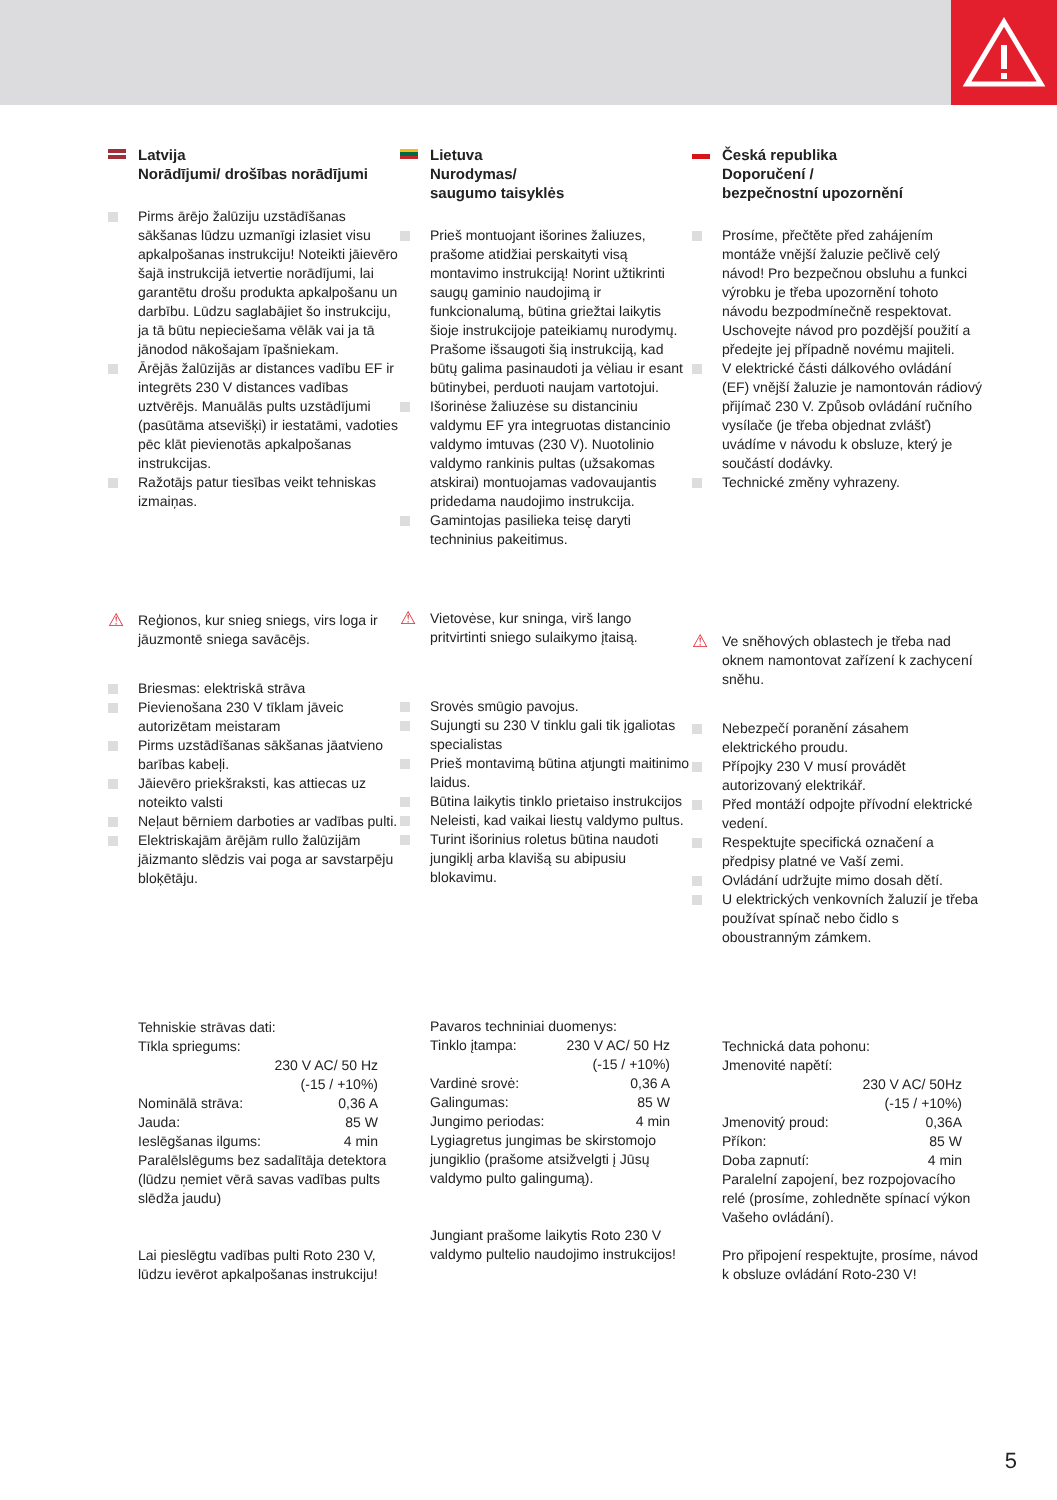Latvija
Norādījumi/ drošības norādījumi
Pirms ārējo žalūziju uzstādīšanas sākšanas lūdzu uzmanīgi izlasiet visu apkalpošanas instrukciju! Noteikti jāievēro šajā instrukcijā ietvertie norādījumi, lai garantētu drošu produkta apkalpošanu un darbību. Lūdzu saglabājiet šo instrukciju, ja tā būtu nepieciešama vēlāk vai ja tā jānodod nākošajam īpašniekam.
Ārējās žalūzijās ar distances vadību EF ir integrēts 230 V distances vadības uztvērējs. Manuālās pults uzstādījumi (pasūtāma atsevišķi) ir iestatāmi, vadoties pēc klāt pievienotās apkalpošanas instrukcijas.
Ražotājs patur tiesības veikt tehniskas izmaiņas.
⚠ Reģionos, kur snieg sniegs, virs loga ir jāuzmontē sniega savācējs.
Briesmas: elektriskā strāva
Pievienošana 230 V tīklam jāveic autorizētam meistaram
Pirms uzstādīšanas sākšanas jāatvieno barības kabeļi.
Jāievēro priekšraksti, kas attiecas uz noteikto valsti
Neļaut bērniem darboties ar vadības pulti.
Elektriskajām ārējām rullo žalūzijām jāizmanto slēdzis vai poga ar savstarpēju bloķētāju.
Tehniskie strāvas dati:
Tīkla spriegums:
230 V AC/ 50 Hz
(-15 / +10%)
Nominālā strāva: 0,36 A
Jauda: 85 W
Ieslēgšanas ilgums: 4 min
Paralēlslēgums bez sadalītāja detektora (lūdzu ņemiet vērā savas vadības pults slēdža jaudu)
Lai pieslēgtu vadības pulti Roto 230 V, lūdzu ievērot apkalpošanas instrukciju!
Lietuva
Nurodymas/
saugumo taisyklės
Prieš montuojant išorines žaliuzes, prašome atidžiai perskaityti visą montavimo instrukciją! Norint užtikrinti saugų gaminio naudojimą ir funkcionalumą, būtina griežtai laikytis šioje instrukcijoje pateikiamų nurodymų. Prašome išsaugoti šią instrukciją, kad būtų galima pasinaudoti ja vėliau ir esant būtinybei, perduoti naujam vartotojui.
Išorinėse žaliuzėse su distanciniu valdymu EF yra integruotas distancinio valdymo imtuvas (230 V). Nuotolinio valdymo rankinis pultas (užsakomas atskirai) montuojamas vadovaujantis pridedama naudojimo instrukcija.
Gamintojas pasilieka teisę daryti techninius pakeitimus.
⚠ Vietovėse, kur sninga, virš lango pritvirtinti sniego sulaikymo įtaisą.
Srovės smūgio pavojus.
Sujungti su 230 V tinklu gali tik įgaliotas specialistas
Prieš montavimą būtina atjungti maitinimo laidus.
Būtina laikytis tinklo prietaiso instrukcijos
Neleisti, kad vaikai liestų valdymo pultus.
Turint išorinius roletus būtina naudoti jungiklį arba klavišą su abipusiu blokavimu.
Pavaros techniniai duomenys:
Tinklo įtampa: 230 V AC/ 50 Hz
(-15 / +10%)
Vardinė srovė: 0,36 A
Galingumas: 85 W
Jungimo periodas: 4 min
Lygiagretus jungimas be skirstomojo jungiklio (prašome atsižvelgti į Jūsų valdymo pulto galingumą).
Jungiant prašome laikytis Roto 230 V valdymo pultelio naudojimo instrukcijos!
Česká republika
Doporučení /
bezpečnostní upozornění
Prosíme, přečtěte před zahájením montáže vnější žaluzie pečlivě celý návod! Pro bezpečnou obsluhu a funkci výrobku je třeba upozornění tohoto návodu bezpodmínečně respektovat. Uschovejte návod pro pozdější použití a předejte jej případně novému majiteli.
V elektrické části dálkového ovládání (EF) vnější žaluzie je namontován rádiový přijímač 230 V. Způsob ovládání ručního vysílače (je třeba objednat zvlášť) uvádíme v návodu k obsluze, který je součástí dodávky.
Technické změny vyhrazeny.
⚠ Ve sněhových oblastech je třeba nad oknem namontovat zařízení k zachycení sněhu.
Nebezpečí poranění zásahem elektrického proudu.
Přípojky 230 V musí provádět autorizovaný elektrikář.
Před montáží odpojte přívodní elektrické vedení.
Respektujte specifická označení a předpisy platné ve Vaší zemi.
Ovládání udržujte mimo dosah dětí.
U elektrických venkovních žaluzií je třeba používat spínač nebo čidlo s oboustranným zámkem.
Technická data pohonu:
Jmenovité napětí:
230 V AC/ 50Hz
(-15 / +10%)
Jmenovitý proud: 0,36A
Příkon: 85 W
Doba zapnutí: 4 min
Paralelní zapojení, bez rozpojovacího relé (prosíme, zohledněte spínací výkon Vašeho ovládání).
Pro připojení respektujte, prosíme, návod k obsluze ovládání Roto-230 V!
5